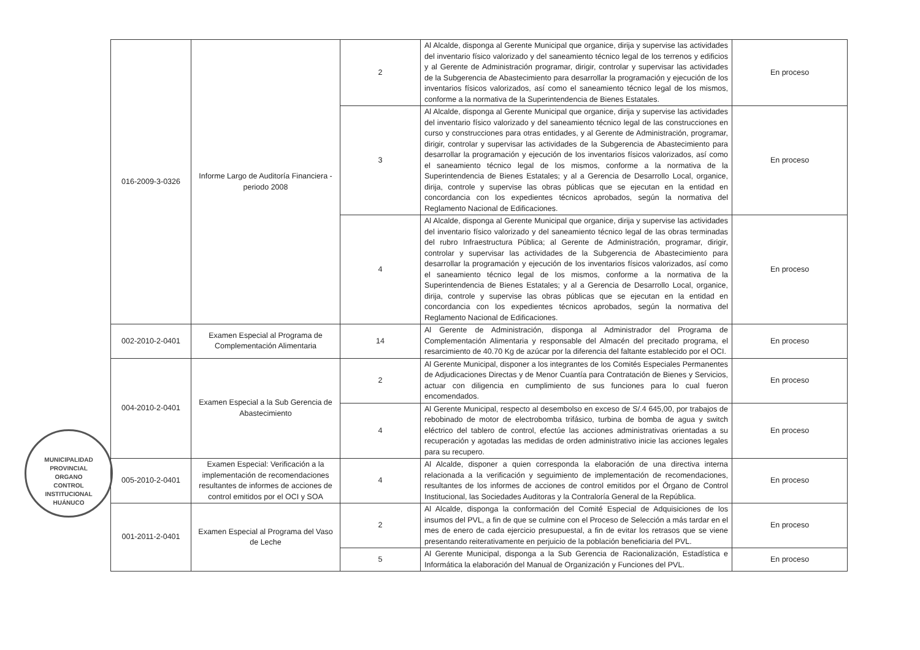| 016-2009-3-0326 | Informe Largo de Auditoría Financiera - periodo 2008 | 2 | Al Alcalde, disponga al Gerente Municipal que organice, dirija y supervise las actividades del inventario físico valorizado y del saneamiento técnico legal de los terrenos y edificios y al Gerente de Administración programar, dirigir, controlar y supervisar las actividades de la Subgerencia de Abastecimiento para desarrollar la programación y ejecución de los inventarios físicos valorizados, así como el saneamiento técnico legal de los mismos, conforme a la normativa de la Superintendencia de Bienes Estatales. | En proceso |
| | | 3 | Al Alcalde, disponga al Gerente Municipal que organice, dirija y supervise las actividades del inventario físico valorizado y del saneamiento técnico legal de las construcciones en curso y construcciones para otras entidades, y al Gerente de Administración, programar, dirigir, controlar y supervisar las actividades de la Subgerencia de Abastecimiento para desarrollar la programación y ejecución de los inventarios físicos valorizados, así como el saneamiento técnico legal de los mismos, conforme a la normativa de la Superintendencia de Bienes Estatales; y al a Gerencia de Desarrollo Local, organice, dirija, controle y supervise las obras públicas que se ejecutan en la entidad en concordancia con los expedientes técnicos aprobados, según la normativa del Reglamento Nacional de Edificaciones. | En proceso |
| | | 4 | Al Alcalde, disponga al Gerente Municipal que organice, dirija y supervise las actividades del inventario físico valorizado y del saneamiento técnico legal de las obras terminadas del rubro Infraestructura Pública; al Gerente de Administración, programar, dirigir, controlar y supervisar las actividades de la Subgerencia de Abastecimiento para desarrollar la programación y ejecución de los inventarios físicos valorizados, así como el saneamiento técnico legal de los mismos, conforme a la normativa de la Superintendencia de Bienes Estatales; y al a Gerencia de Desarrollo Local, organice, dirija, controle y supervise las obras públicas que se ejecutan en la entidad en concordancia con los expedientes técnicos aprobados, según la normativa del Reglamento Nacional de Edificaciones. | En proceso |
| 002-2010-2-0401 | Examen Especial al Programa de Complementación Alimentaria | 14 | Al Gerente de Administración, disponga al Administrador del Programa de Complementación Alimentaria y responsable del Almacén del precitado programa, el resarcimiento de 40.70 Kg de azúcar por la diferencia del faltante establecido por el OCI. | En proceso |
| 004-2010-2-0401 | Examen Especial a la Sub Gerencia de Abastecimiento | 2 | Al Gerente Municipal, disponer a los integrantes de los Comités Especiales Permanentes de Adjudicaciones Directas y de Menor Cuantía para Contratación de Bienes y Servicios, actuar con diligencia en cumplimiento de sus funciones para lo cual fueron encomendados. | En proceso |
| | | 4 | Al Gerente Municipal, respecto al desembolso en exceso de S/.4 645,00, por trabajos de rebobinado de motor de electrobomba trifásico, turbina de bomba de agua y switch eléctrico del tablero de control, efectúe las acciones administrativas orientadas a su recuperación y agotadas las medidas de orden administrativo inicie las acciones legales para su recupero. | En proceso |
| 005-2010-2-0401 | Examen Especial: Verificación a la implementación de recomendaciones resultantes de informes de acciones de control emitidos por el OCI y SOA | 4 | Al Alcalde, disponer a quien corresponda la elaboración de una directiva interna relacionada a la verificación y seguimiento de implementación de recomendaciones, resultantes de los informes de acciones de control emitidos por el Órgano de Control Institucional, las Sociedades Auditoras y la Contraloría General de la República. | En proceso |
| 001-2011-2-0401 | Examen Especial al Programa del Vaso de Leche | 2 | Al Alcalde, disponga la conformación del Comité Especial de Adquisiciones de los insumos del PVL, a fin de que se culmine con el Proceso de Selección a más tardar en el mes de enero de cada ejercicio presupuestal, a fin de evitar los retrasos que se viene presentando reiterativamente en perjuicio de la población beneficiaria del PVL. | En proceso |
| | | 5 | Al Gerente Municipal, disponga a la Sub Gerencia de Racionalización, Estadística e Informática la elaboración del Manual de Organización y Funciones del PVL. | En proceso |
MUNICIPALIDAD PROVINCIAL
ORGANO
CONTROL
INSTITUCIONAL
HUÁNUCO